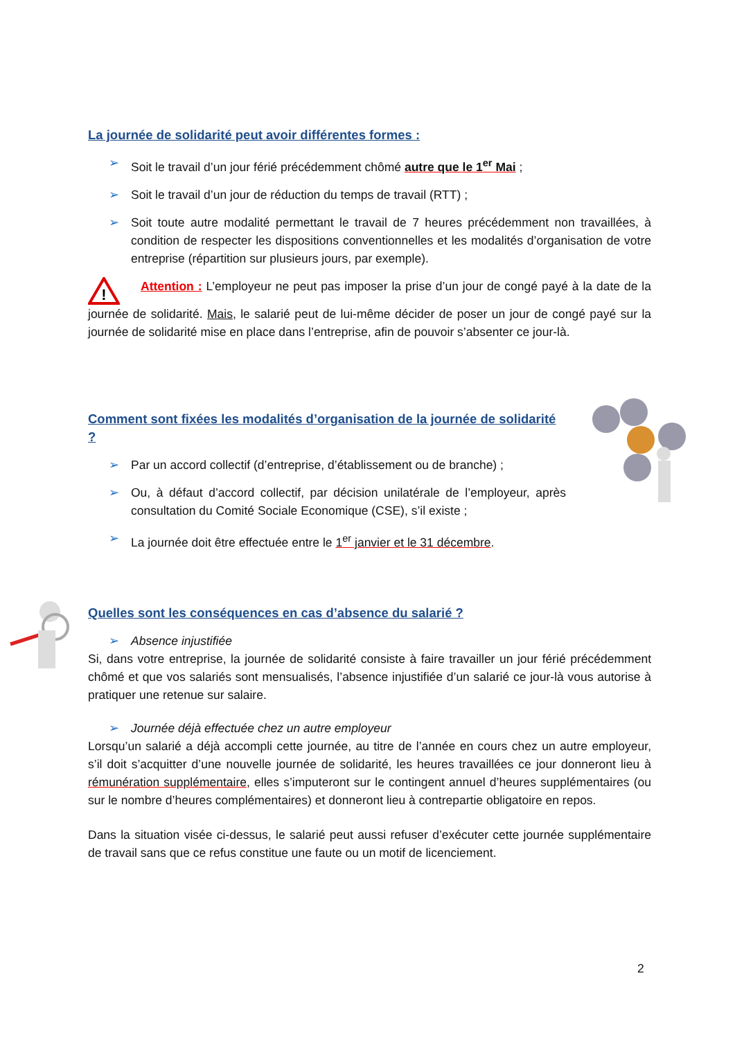La journée de solidarité peut avoir différentes formes :
➢ Soit le travail d’un jour férié précédemment chômé autre que le 1<sup>er</sup> Mai ;
➢ Soit le travail d’un jour de réduction du temps de travail (RTT) ;
➢ Soit toute autre modalité permettant le travail de 7 heures précédemment non travaillées, à condition de respecter les dispositions conventionnelles et les modalités d’organisation de votre entreprise (répartition sur plusieurs jours, par exemple).
!
Attention : L’employeur ne peut pas imposer la prise d’un jour de congé payé à la date de la journée de solidarité. Mais, le salarié peut de lui-même décider de poser un jour de congé payé sur la journée de solidarité mise en place dans l’entreprise, afin de pouvoir s’absenter ce jour-là.
Comment sont fixées les modalités d’organisation de la journée de solidarité ?
➢ Par un accord collectif (d’entreprise, d’établissement ou de branche) ;
➢ Ou, à défaut d’accord collectif, par décision unilatérale de l’employeur, après consultation du Comité Sociale Economique (CSE), s’il existe ;
➢ La journée doit être effectuée entre le 1<sup>er</sup> janvier et le 31 décembre.
Quelles sont les conséquences en cas d’absence du salarié ?
➢ Absence injustifiée
Si, dans votre entreprise, la journée de solidarité consiste à faire travailler un jour férié précédemment chômé et que vos salariés sont mensualisés, l’absence injustifiée d’un salarié ce jour-là vous autorise à pratiquer une retenue sur salaire.
➢ Journée déjà effectuée chez un autre employeur
Lorsqu’un salarié a déjà accompli cette journée, au titre de l’année en cours chez un autre employeur, s’il doit s’acquitter d’une nouvelle journée de solidarité, les heures travaillées ce jour donneront lieu à rémunération supplémentaire, elles s’imputeront sur le contingent annuel d’heures supplémentaires (ou sur le nombre d’heures complémentaires) et donneront lieu à contrepartie obligatoire en repos.
Dans la situation visée ci-dessus, le salarié peut aussi refuser d’exécuter cette journée supplémentaire de travail sans que ce refus constitue une faute ou un motif de licenciement.
2